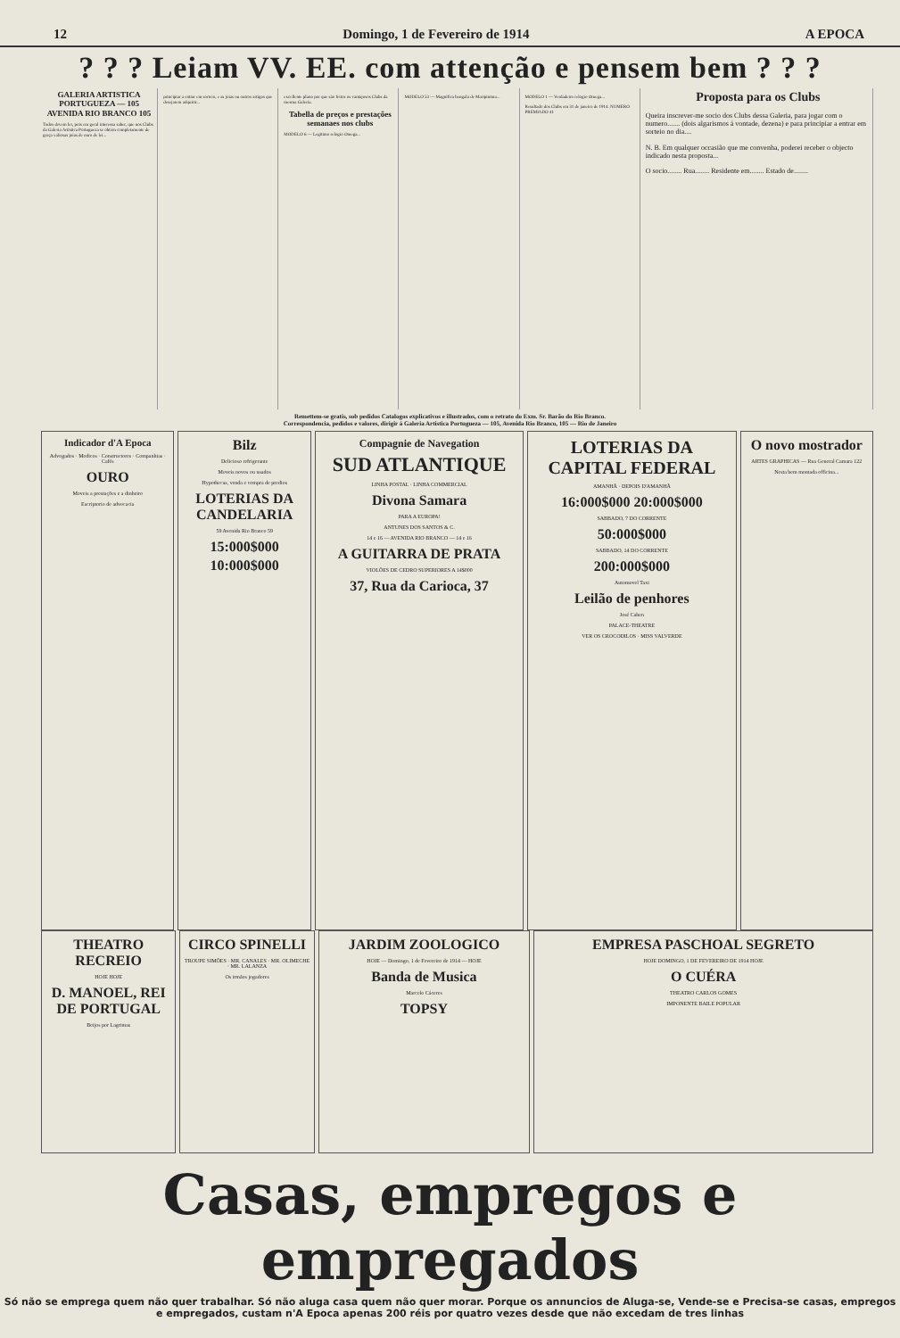12 Domingo, 1 de Fevereiro de 1914 A EPOCA
? ? ? Leiam VV. EE. com attenção e pensem bem ? ? ?
GALERIA ARTISTICA PORTUGUEZA — 105 AVENIDA RIO BRANCO 105
Todos devem ler, pois em geral interessa saber, que nos Clubs da Galeria Artistica Portugueza se obtém completamente de graça valiosas joias de ouro de lei...
principiar a entrar em sorteio, e as joias ou outros artigos que desejarem adquirir...
excellente plano por que são feitos os vantajosos Clubs da mesma Galeria.
Tabella de preços e prestações semanaes nos clubs
MODELO 6 — Legitimo relogio Omega...
MODELO 53 — Magnifica bengala de Maripinima...
MODELO 1 — Verdadeiro relogio Omega...
Resultado dos Clubs em 31 de janeiro de 1914. NUMERO PREMIADO 41
Proposta para os Clubs
Queira inscrever-me socio dos Clubs dessa Galeria, para jogar com o numero....... (dois algarismos á vontade, dezena) e para principiar a entrar em sorteio no dia....
N. B. Em qualquer occasião que me convenha, poderei receber o objecto indicado nesta proposta...
O socio........ Rua........ Residente em........ Estado de........
Remettem-se gratis, sob pedidos Catalogos explicativos e illustrados, com o retrato do Exm. Sr. Barão do Rio Branco.
Correspondencia, pedidos e valores, dirigir á Galeria Artistica Portugueza — 105, Avenida Rio Branco, 105 — Rio de Janeiro
Indicador d'A Epoca
Advogados · Medicos · Constructores · Companhias · Cafés
OURO
Moveis a prestações e a dinheiro
Escriptorio de advocacia
Bilz
Delicioso refrigerante
Moveis novos ou usados
Hypothecas, venda e compra de predios
LOTERIAS DA CANDELARIA
59 Avenida Rio Branco 59
15:000$000
10:000$000
Compagnie de Navegation
SUD ATLANTIQUE
LINHA POSTAL · LINHA COMMERCIAL
Divona Samara
PARA A EUROPA!
ANTUNES DOS SANTOS & C.
14 e 16 — AVENIDA RIO BRANCO — 14 e 16
A GUITARRA DE PRATA
VIOLÕES DE CEDRO SUPERIORES A 14$000
37, Rua da Carioca, 37
LOTERIAS DA CAPITAL FEDERAL
AMANHÃ · DEPOIS D'AMANHÃ
16:000$000 20:000$000
SABBADO, 7 DO CORRENTE
50:000$000
SABBADO, 14 DO CORRENTE
200:000$000
Automovel Taxi
Leilão de penhores
José Cahen
PALACE-THEATRE
VER OS CROCODILOS · MISS VALVERDE
O novo mostrador
ARTES GRAPHICAS — Rua General Camara 122
Nesta bem montada officina...
THEATRO RECREIO
HOJE HOJE
D. MANOEL, REI DE PORTUGAL
Beijos por Lagrimas
CIRCO SPINELLI
TROUPE SIMÕES · MR. CANALES · MR. OLIMECHE · MR. LALANZA
Os irmãos jogadores
JARDIM ZOOLOGICO
HOJE — Domingo, 1 de Fevereiro de 1914 — HOJE
Banda de Musica
Marcelo Cáceres
TOPSY
EMPRESA PASCHOAL SEGRETO
HOJE DOMINGO, 1 DE FEVEREIRO DE 1914 HOJE
O CUÉRA
THEATRO CARLOS GOMES
IMPONENTE BAILE POPULAR
Casas, empregos e empregados
Só não se emprega quem não quer trabalhar. Só não aluga casa quem não quer morar. Porque os annuncios de Aluga-se, Vende-se e Precisa-se casas, empregos e empregados, custam n'A Epoca apenas 200 réis por quatro vezes desde que não excedam de tres linhas